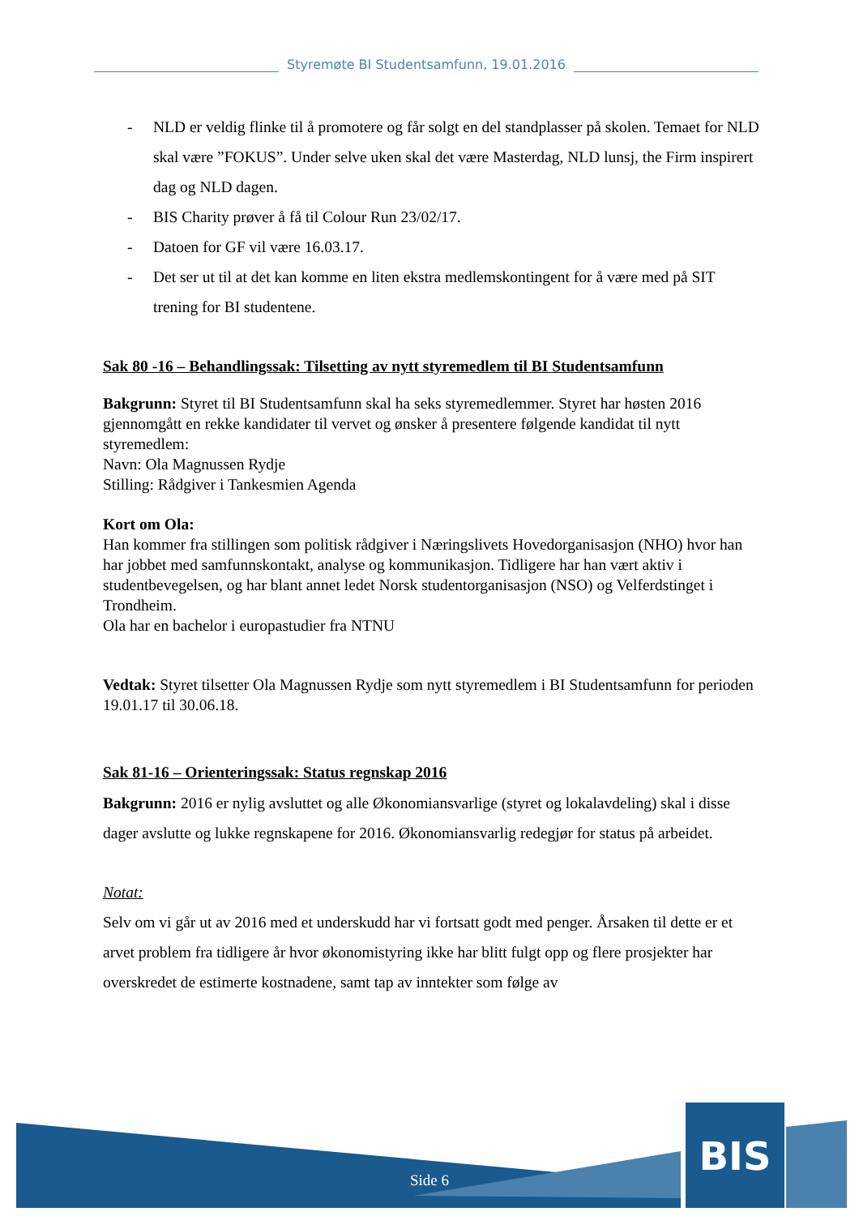Styremøte BI Studentsamfunn, 19.01.2016
- NLD er veldig flinke til å promotere og får solgt en del standplasser på skolen. Temaet for NLD skal være ”FOKUS”. Under selve uken skal det være Masterdag, NLD lunsj, the Firm inspirert dag og NLD dagen.
- BIS Charity prøver å få til Colour Run 23/02/17.
- Datoen for GF vil være 16.03.17.
- Det ser ut til at det kan komme en liten ekstra medlemskontingent for å være med på SIT trening for BI studentene.
Sak 80 -16 – Behandlingssak: Tilsetting av nytt styremedlem til BI Studentsamfunn
Bakgrunn: Styret til BI Studentsamfunn skal ha seks styremedlemmer. Styret har høsten 2016 gjennomgått en rekke kandidater til vervet og ønsker å presentere følgende kandidat til nytt styremedlem:
Navn: Ola Magnussen Rydje
Stilling: Rådgiver i Tankesmien Agenda
Kort om Ola:
Han kommer fra stillingen som politisk rådgiver i Næringslivets Hovedorganisasjon (NHO) hvor han har jobbet med samfunnskontakt, analyse og kommunikasjon. Tidligere har han vært aktiv i studentbevegelsen, og har blant annet ledet Norsk studentorganisasjon (NSO) og Velferdstinget i Trondheim.
Ola har en bachelor i europastudier fra NTNU
Vedtak: Styret tilsetter Ola Magnussen Rydje som nytt styremedlem i BI Studentsamfunn for perioden 19.01.17 til 30.06.18.
Sak 81-16 – Orienteringssak: Status regnskap 2016
Bakgrunn: 2016 er nylig avsluttet og alle Økonomiansvarlige (styret og lokalavdeling) skal i disse dager avslutte og lukke regnskapene for 2016. Økonomiansvarlig redegjør for status på arbeidet.
Notat:
Selv om vi går ut av 2016 med et underskudd har vi fortsatt godt med penger. Årsaken til dette er et arvet problem fra tidligere år hvor økonomistyring ikke har blitt fulgt opp og flere prosjekter har overskredet de estimerte kostnadene, samt tap av inntekter som følge av
BIS
Side 6